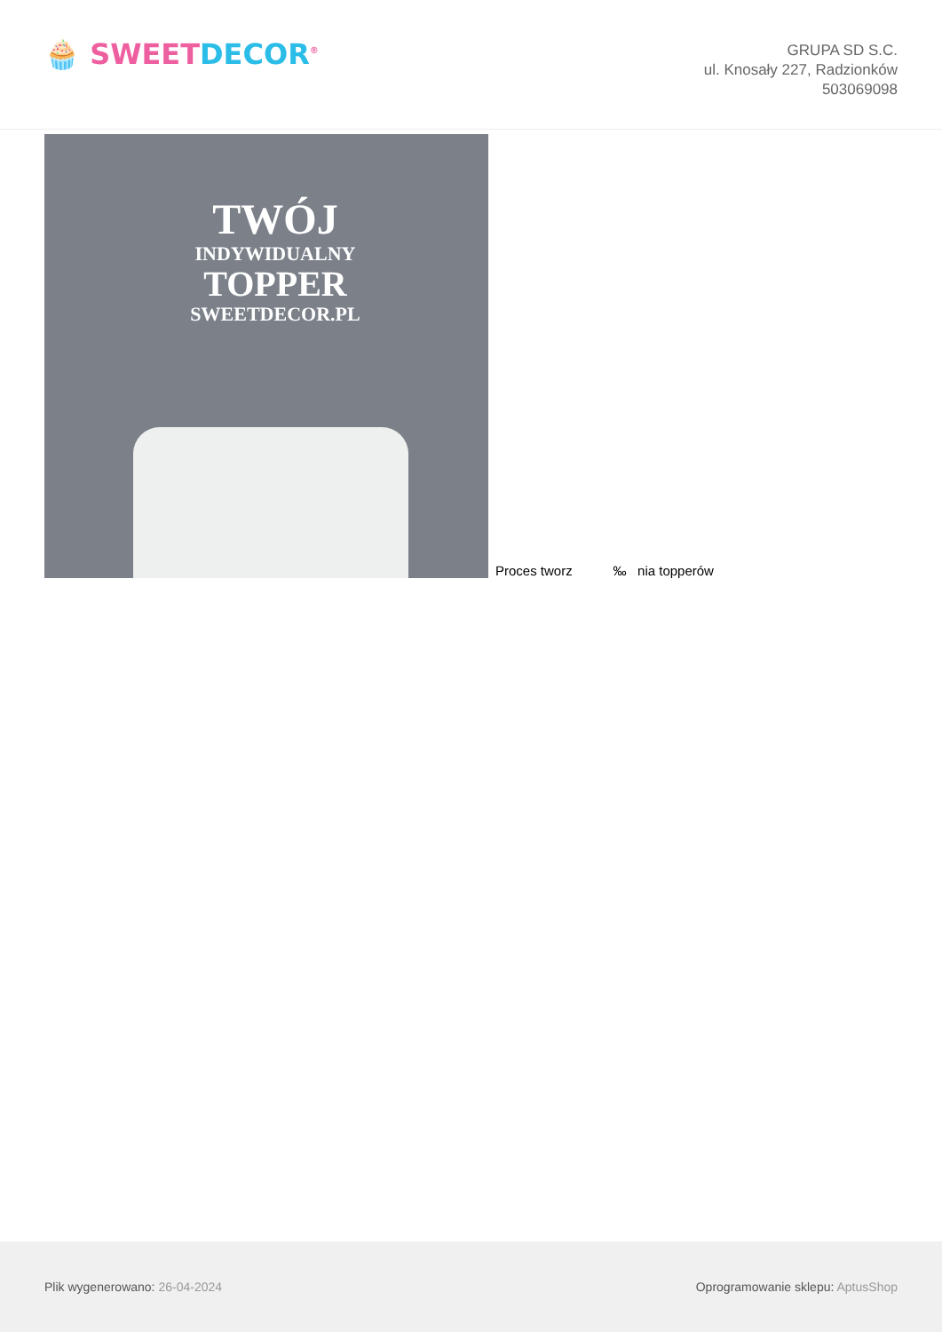🧁 SWEETDECOR<sup>®</sup>
GRUPA SD S.C.
ul. Knosały 227, Radzionków
503069098
TWÓJ
INDYWIDUALNY
TOPPER
SWEETDECOR.PL
Proces tworz ‰ nia topperów
Plik wygenerowano: 26-04-2024
Oprogramowanie sklepu: AptusShop